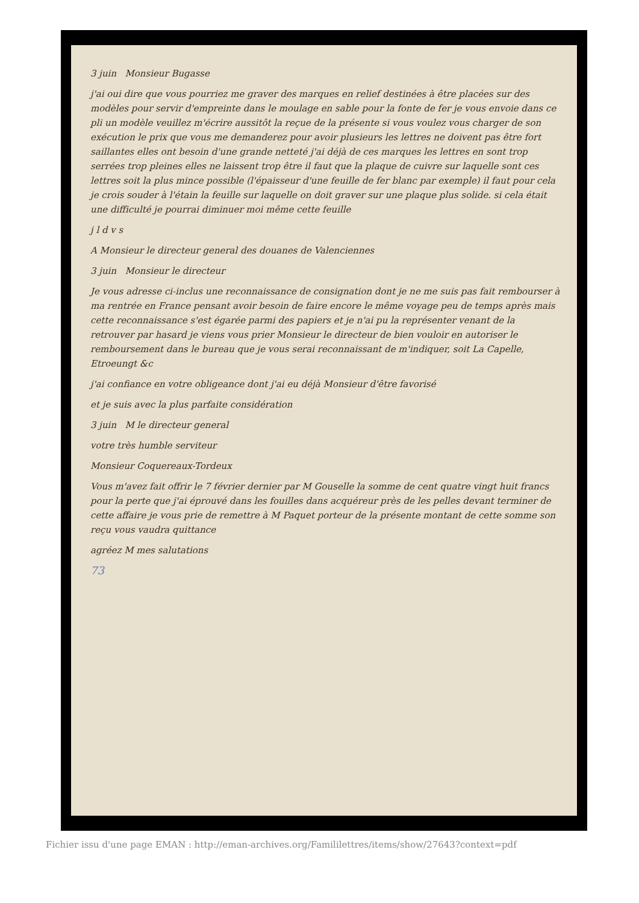3 juin Monsieur Bugasse
j'ai oui dire que vous pourriez me graver des marques en relief destinées à être placées sur des modèles pour servir d'empreinte dans le moulage en sable pour la fonte de fer je vous envoie dans ce pli un modèle veuillez m'écrire aussitôt la reçue de la présente si vous voulez vous charger de son exécution le prix que vous me demanderez pour avoir plusieurs les lettres ne doivent pas être fort saillantes elles ont besoin d'une grande netteté j'ai déjà de ces marques les lettres en sont trop serrées trop pleines elles ne laissent trop être il faut que la plaque de cuivre sur laquelle sont ces lettres soit la plus mince possible (l'épaisseur d'une feuille de fer blanc par exemple) il faut pour cela je crois souder à l'étain la feuille sur laquelle on doit graver sur une plaque plus solide. si cela était une difficulté je pourrai diminuer moi même cette feuille
j l d v s
A Monsieur le directeur general des douanes de Valenciennes
3 juin Monsieur le directeur
Je vous adresse ci-inclus une reconnaissance de consignation dont je ne me suis pas fait rembourser à ma rentrée en France pensant avoir besoin de faire encore le même voyage peu de temps après mais cette reconnaissance s'est égarée parmi des papiers et je n'ai pu la représenter venant de la retrouver par hasard je viens vous prier Monsieur le directeur de bien vouloir en autoriser le remboursement dans le bureau que je vous serai reconnaissant de m'indiquer, soit La Capelle, Etroeungt &c
j'ai confiance en votre obligeance dont j'ai eu déjà Monsieur d'être favorisé
et je suis avec la plus parfaite considération
3 juin M le directeur general
votre très humble serviteur
Monsieur Coquereaux-Tordeux
Vous m'avez fait offrir le 7 février dernier par M Gouselle la somme de cent quatre vingt huit francs pour la perte que j'ai éprouvé dans les fouilles dans acquéreur près de les pelles devant terminer de cette affaire je vous prie de remettre à M Paquet porteur de la présente montant de cette somme son reçu vous vaudra quittance
agréez M mes salutations
73
Fichier issu d'une page EMAN : http://eman-archives.org/Famililettres/items/show/27643?context=pdf